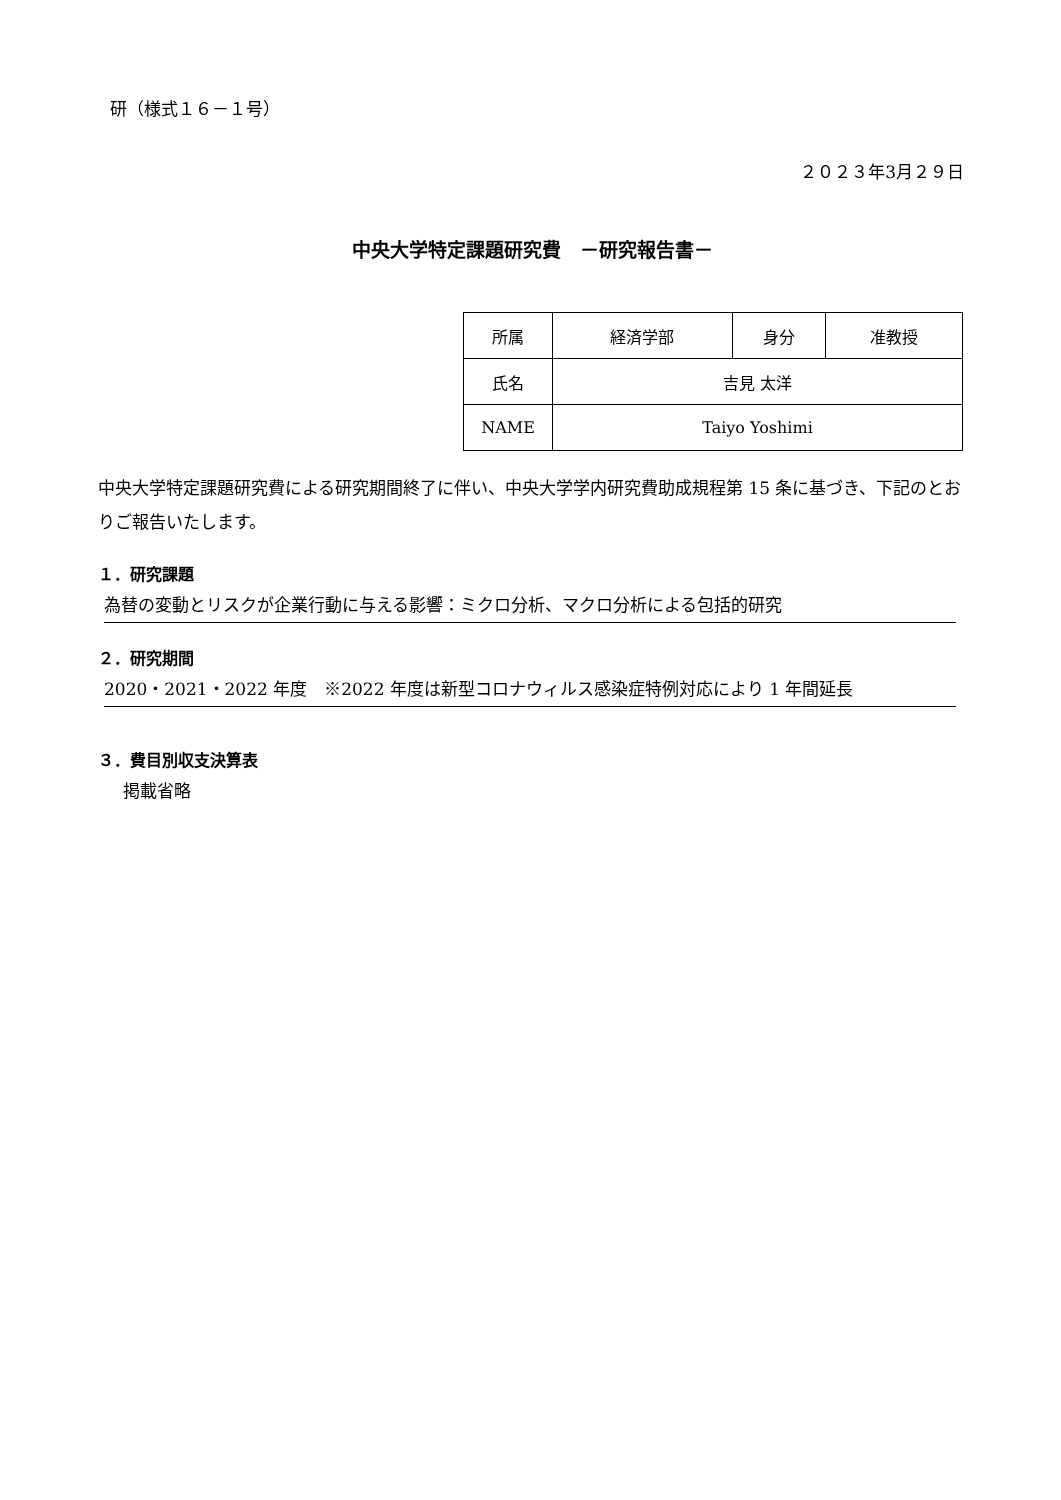研（様式１６－１号）
２０２３年3月２９日
中央大学特定課題研究費　－研究報告書－
| 所属 | 経済学部 | 身分 | 准教授 |
| 氏名 | 吉見 太洋 | | |
| NAME | Taiyo Yoshimi | | |
中央大学特定課題研究費による研究期間終了に伴い、中央大学学内研究費助成規程第 15 条に基づき、下記のとおりご報告いたします。
１．研究課題
為替の変動とリスクが企業行動に与える影響：ミクロ分析、マクロ分析による包括的研究
２．研究期間
2020・2021・2022 年度　※2022 年度は新型コロナウィルス感染症特例対応により 1 年間延長
３．費目別収支決算表
掲載省略